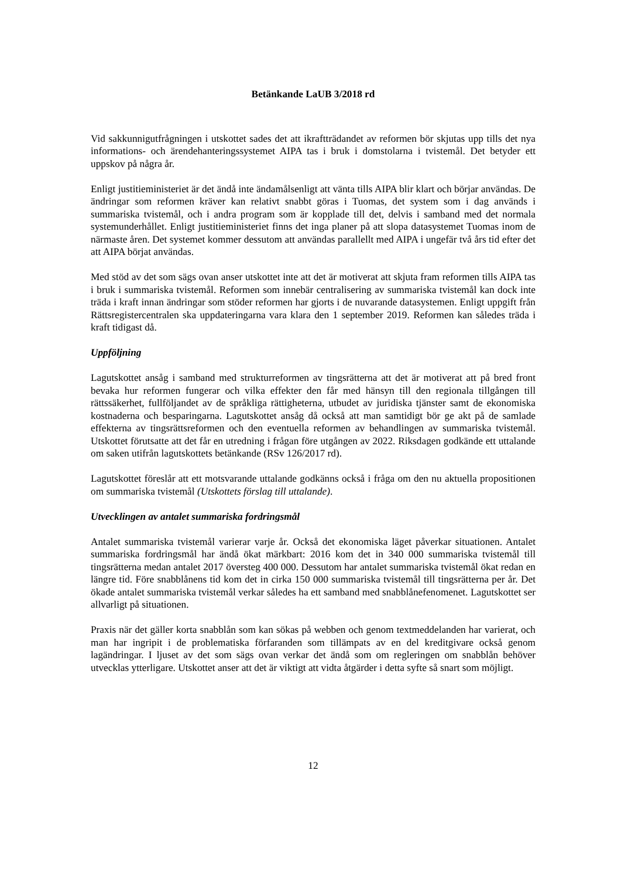Betänkande LaUB 3/2018 rd
Vid sakkunnigutfrågningen i utskottet sades det att ikraftträdandet av reformen bör skjutas upp tills det nya informations- och ärendehanteringssystemet AIPA tas i bruk i domstolarna i tvistemål. Det betyder ett uppskov på några år.
Enligt justitieministeriet är det ändå inte ändamålsenligt att vänta tills AIPA blir klart och börjar användas. De ändringar som reformen kräver kan relativt snabbt göras i Tuomas, det system som i dag används i summariska tvistemål, och i andra program som är kopplade till det, delvis i samband med det normala systemunderhållet. Enligt justitieministeriet finns det inga planer på att slopa datasystemet Tuomas inom de närmaste åren. Det systemet kommer dessutom att användas parallellt med AIPA i ungefär två års tid efter det att AIPA börjat användas.
Med stöd av det som sägs ovan anser utskottet inte att det är motiverat att skjuta fram reformen tills AIPA tas i bruk i summariska tvistemål. Reformen som innebär centralisering av summariska tvistemål kan dock inte träda i kraft innan ändringar som stöder reformen har gjorts i de nuvarande datasystemen. Enligt uppgift från Rättsregistercentralen ska uppdateringarna vara klara den 1 september 2019. Reformen kan således träda i kraft tidigast då.
Uppföljning
Lagutskottet ansåg i samband med strukturreformen av tingsrätterna att det är motiverat att på bred front bevaka hur reformen fungerar och vilka effekter den får med hänsyn till den regionala tillgången till rättssäkerhet, fullföljandet av de språkliga rättigheterna, utbudet av juridiska tjänster samt de ekonomiska kostnaderna och besparingarna. Lagutskottet ansåg då också att man samtidigt bör ge akt på de samlade effekterna av tingsrättsreformen och den eventuella reformen av behandlingen av summariska tvistemål. Utskottet förutsatte att det får en utredning i frågan före utgången av 2022. Riksdagen godkände ett uttalande om saken utifrån lagutskottets betänkande (RSv 126/2017 rd).
Lagutskottet föreslår att ett motsvarande uttalande godkänns också i fråga om den nu aktuella propositionen om summariska tvistemål (Utskottets förslag till uttalande).
Utvecklingen av antalet summariska fordringsmål
Antalet summariska tvistemål varierar varje år. Också det ekonomiska läget påverkar situationen. Antalet summariska fordringsmål har ändå ökat märkbart: 2016 kom det in 340 000 summariska tvistemål till tingsrätterna medan antalet 2017 översteg 400 000. Dessutom har antalet summariska tvistemål ökat redan en längre tid. Före snabblånens tid kom det in cirka 150 000 summariska tvistemål till tingsrätterna per år. Det ökade antalet summariska tvistemål verkar således ha ett samband med snabblånefenomenet. Lagutskottet ser allvarligt på situationen.
Praxis när det gäller korta snabblån som kan sökas på webben och genom textmeddelanden har varierat, och man har ingripit i de problematiska förfaranden som tillämpats av en del kreditgivare också genom lagändringar. I ljuset av det som sägs ovan verkar det ändå som om regleringen om snabblån behöver utvecklas ytterligare. Utskottet anser att det är viktigt att vidta åtgärder i detta syfte så snart som möjligt.
12